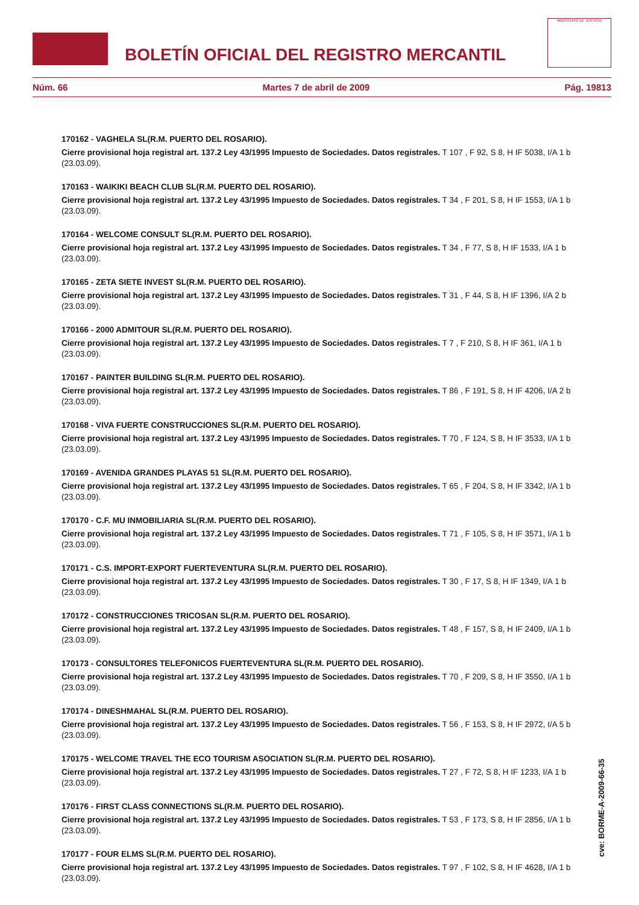BOLETÍN OFICIAL DEL REGISTRO MERCANTIL
MINISTERIO DE JUSTICIA
Núm. 66 Martes 7 de abril de 2009 Pág. 19813
170162 - VAGHELA SL(R.M. PUERTO DEL ROSARIO).
Cierre provisional hoja registral art. 137.2 Ley 43/1995 Impuesto de Sociedades. Datos registrales. T 107 , F 92, S 8, H IF 5038, I/A 1 b (23.03.09).
170163 - WAIKIKI BEACH CLUB SL(R.M. PUERTO DEL ROSARIO).
Cierre provisional hoja registral art. 137.2 Ley 43/1995 Impuesto de Sociedades. Datos registrales. T 34 , F 201, S 8, H IF 1553, I/A 1 b (23.03.09).
170164 - WELCOME CONSULT SL(R.M. PUERTO DEL ROSARIO).
Cierre provisional hoja registral art. 137.2 Ley 43/1995 Impuesto de Sociedades. Datos registrales. T 34 , F 77, S 8, H IF 1533, I/A 1 b (23.03.09).
170165 - ZETA SIETE INVEST SL(R.M. PUERTO DEL ROSARIO).
Cierre provisional hoja registral art. 137.2 Ley 43/1995 Impuesto de Sociedades. Datos registrales. T 31 , F 44, S 8, H IF 1396, I/A 2 b (23.03.09).
170166 - 2000 ADMITOUR SL(R.M. PUERTO DEL ROSARIO).
Cierre provisional hoja registral art. 137.2 Ley 43/1995 Impuesto de Sociedades. Datos registrales. T 7 , F 210, S 8, H IF 361, I/A 1 b (23.03.09).
170167 - PAINTER BUILDING SL(R.M. PUERTO DEL ROSARIO).
Cierre provisional hoja registral art. 137.2 Ley 43/1995 Impuesto de Sociedades. Datos registrales. T 86 , F 191, S 8, H IF 4206, I/A 2 b (23.03.09).
170168 - VIVA FUERTE CONSTRUCCIONES SL(R.M. PUERTO DEL ROSARIO).
Cierre provisional hoja registral art. 137.2 Ley 43/1995 Impuesto de Sociedades. Datos registrales. T 70 , F 124, S 8, H IF 3533, I/A 1 b (23.03.09).
170169 - AVENIDA GRANDES PLAYAS 51 SL(R.M. PUERTO DEL ROSARIO).
Cierre provisional hoja registral art. 137.2 Ley 43/1995 Impuesto de Sociedades. Datos registrales. T 65 , F 204, S 8, H IF 3342, I/A 1 b (23.03.09).
170170 - C.F. MU INMOBILIARIA SL(R.M. PUERTO DEL ROSARIO).
Cierre provisional hoja registral art. 137.2 Ley 43/1995 Impuesto de Sociedades. Datos registrales. T 71 , F 105, S 8, H IF 3571, I/A 1 b (23.03.09).
170171 - C.S. IMPORT-EXPORT FUERTEVENTURA SL(R.M. PUERTO DEL ROSARIO).
Cierre provisional hoja registral art. 137.2 Ley 43/1995 Impuesto de Sociedades. Datos registrales. T 30 , F 17, S 8, H IF 1349, I/A 1 b (23.03.09).
170172 - CONSTRUCCIONES TRICOSAN SL(R.M. PUERTO DEL ROSARIO).
Cierre provisional hoja registral art. 137.2 Ley 43/1995 Impuesto de Sociedades. Datos registrales. T 48 , F 157, S 8, H IF 2409, I/A 1 b (23.03.09).
170173 - CONSULTORES TELEFONICOS FUERTEVENTURA SL(R.M. PUERTO DEL ROSARIO).
Cierre provisional hoja registral art. 137.2 Ley 43/1995 Impuesto de Sociedades. Datos registrales. T 70 , F 209, S 8, H IF 3550, I/A 1 b (23.03.09).
170174 - DINESHMAHAL SL(R.M. PUERTO DEL ROSARIO).
Cierre provisional hoja registral art. 137.2 Ley 43/1995 Impuesto de Sociedades. Datos registrales. T 56 , F 153, S 8, H IF 2972, I/A 5 b (23.03.09).
170175 - WELCOME TRAVEL THE ECO TOURISM ASOCIATION SL(R.M. PUERTO DEL ROSARIO).
Cierre provisional hoja registral art. 137.2 Ley 43/1995 Impuesto de Sociedades. Datos registrales. T 27 , F 72, S 8, H IF 1233, I/A 1 b (23.03.09).
170176 - FIRST CLASS CONNECTIONS SL(R.M. PUERTO DEL ROSARIO).
Cierre provisional hoja registral art. 137.2 Ley 43/1995 Impuesto de Sociedades. Datos registrales. T 53 , F 173, S 8, H IF 2856, I/A 1 b (23.03.09).
170177 - FOUR ELMS SL(R.M. PUERTO DEL ROSARIO).
Cierre provisional hoja registral art. 137.2 Ley 43/1995 Impuesto de Sociedades. Datos registrales. T 97 , F 102, S 8, H IF 4628, I/A 1 b (23.03.09).
cve: BORME-A-2009-66-35